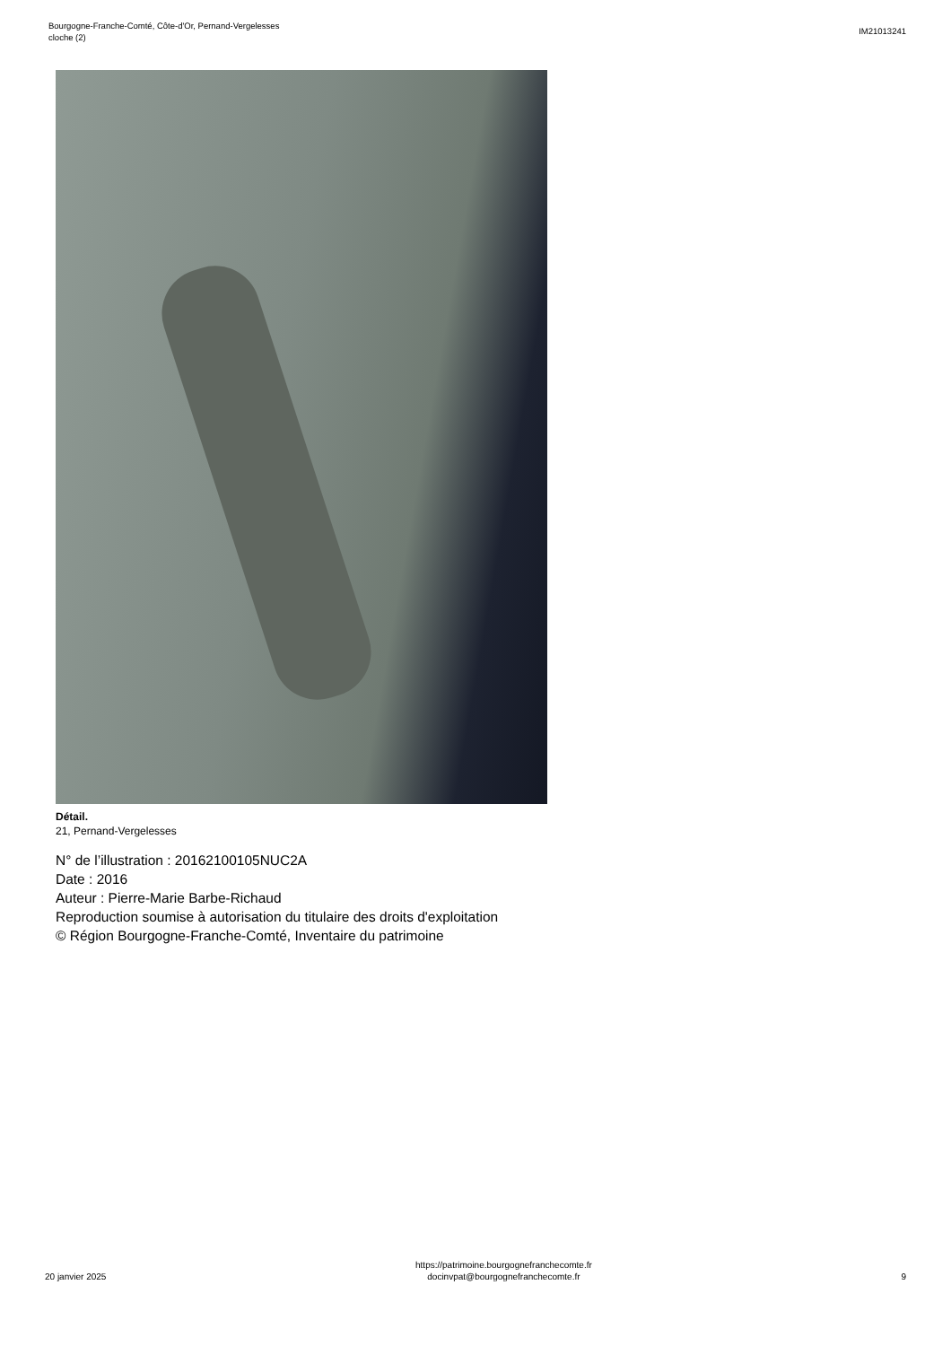Bourgogne-Franche-Comté, Côte-d'Or, Pernand-Vergelesses
cloche (2)
IM21013241
Détail.
21, Pernand-Vergelesses
N° de l’illustration : 20162100105NUC2A
Date : 2016
Auteur : Pierre-Marie Barbe-Richaud
Reproduction soumise à autorisation du titulaire des droits d'exploitation
© Région Bourgogne-Franche-Comté, Inventaire du patrimoine
20 janvier 2025
https://patrimoine.bourgognefranchecomte.fr
docinvpat@bourgognefranchecomte.fr
9